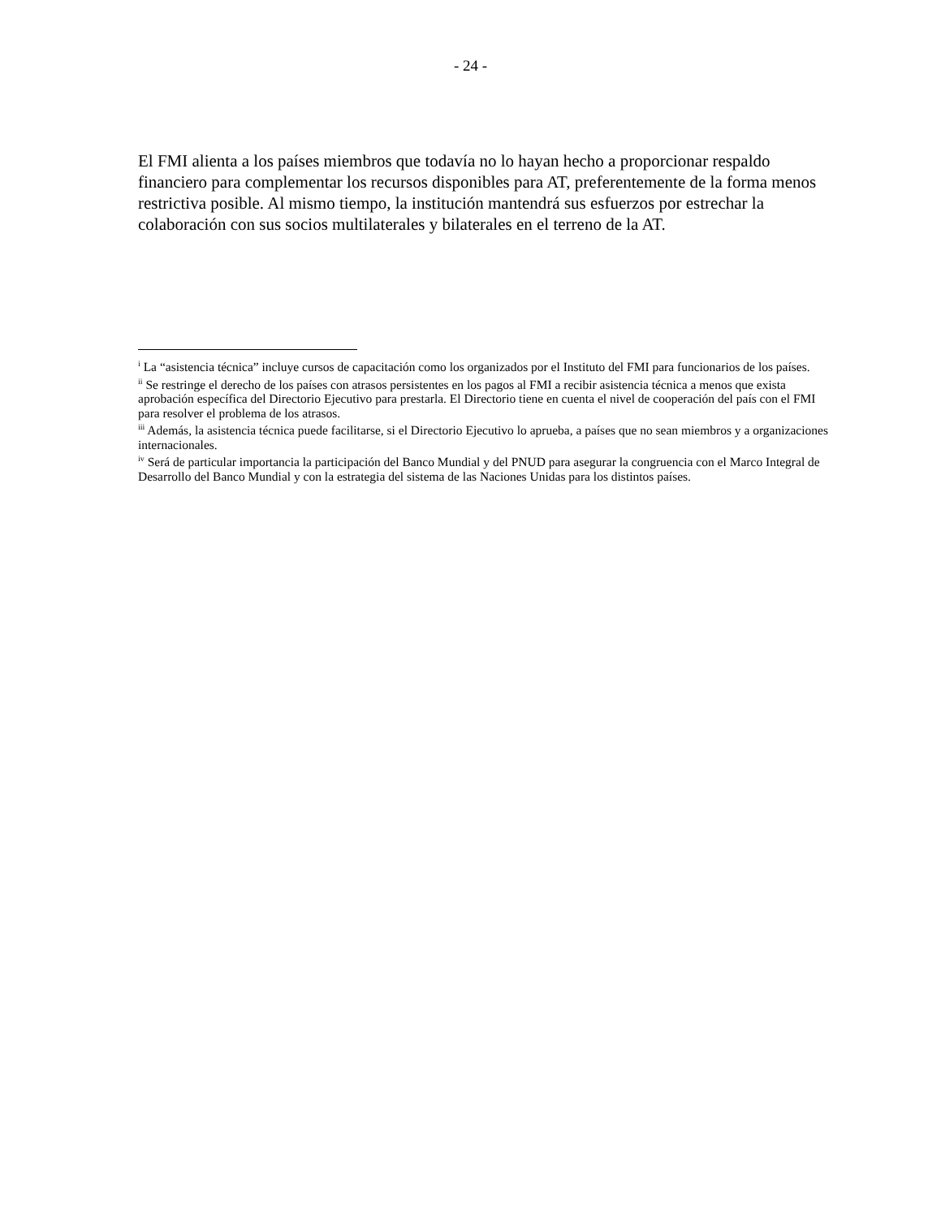- 24 -
El FMI alienta a los países miembros que todavía no lo hayan hecho a proporcionar respaldo financiero para complementar los recursos disponibles para AT, preferentemente de la forma menos restrictiva posible. Al mismo tiempo, la institución mantendrá sus esfuerzos por estrechar la colaboración con sus socios multilaterales y bilaterales en el terreno de la AT.
<sup>i</sup> La “asistencia técnica” incluye cursos de capacitación como los organizados por el Instituto del FMI para funcionarios de los países.
<sup>ii</sup> Se restringe el derecho de los países con atrasos persistentes en los pagos al FMI a recibir asistencia técnica a menos que exista aprobación específica del Directorio Ejecutivo para prestarla. El Directorio tiene en cuenta el nivel de cooperación del país con el FMI para resolver el problema de los atrasos.
<sup>iii</sup> Además, la asistencia técnica puede facilitarse, si el Directorio Ejecutivo lo aprueba, a países que no sean miembros y a organizaciones internacionales.
<sup>iv</sup> Será de particular importancia la participación del Banco Mundial y del PNUD para asegurar la congruencia con el Marco Integral de Desarrollo del Banco Mundial y con la estrategia del sistema de las Naciones Unidas para los distintos países.